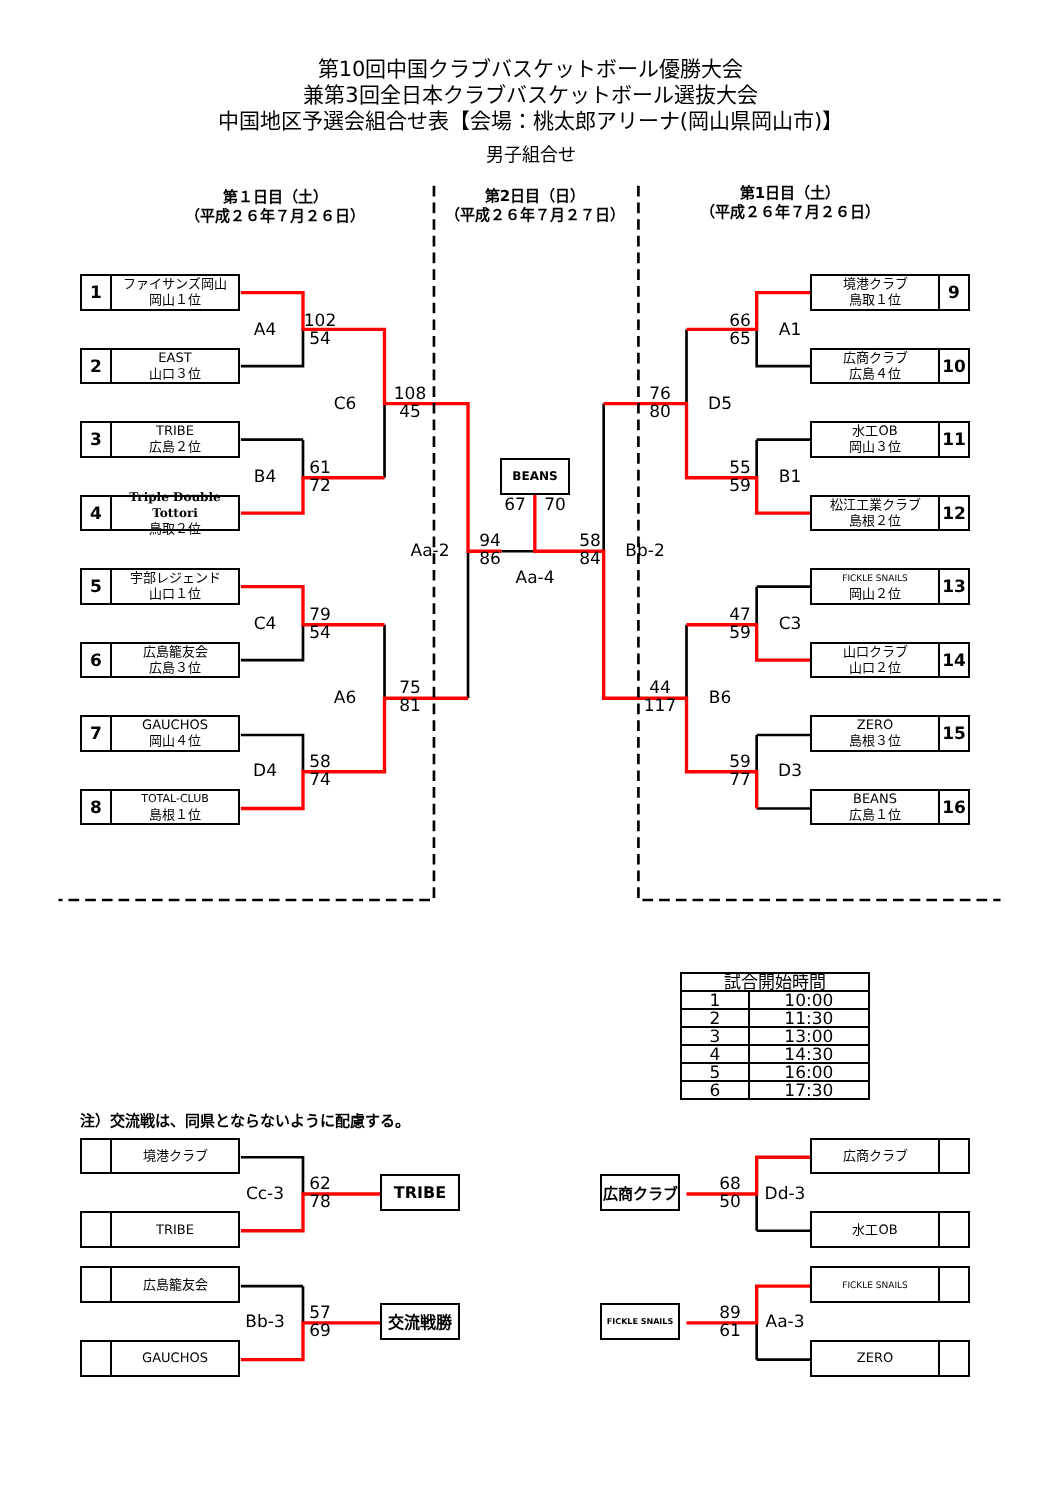第10回中国クラブバスケットボール優勝大会
兼第3回全日本クラブバスケットボール選抜大会
中国地区予選会組合せ表【会場：桃太郎アリーナ(岡山県岡山市)】
男子組合せ
第１日目（土）
（平成２６年７月２６日）
第2日目（日）
（平成２６年７月２７日）
第1日目（土）
（平成２６年７月２６日）
1
ファイサンズ岡山
岡山１位
A4
102
54
2
EAST
山口３位
C6
108
45
3
TRIBE
広島２位
B4
61
72
4
Triple Double Tottori
鳥取２位
Aa-2
94
86
BEANS
67
70
Aa-4
58
84
Bb-2
5
宇部レジェンド
山口１位
C4
79
54
6
広島籠友会
広島３位
A6
75
81
7
GAUCHOS
岡山４位
D4
58
74
8
TOTAL-CLUB
島根１位
境港クラブ
鳥取１位
9
66
65
A1
広商クラブ
広島４位
10
76
80
D5
水工OB
岡山３位
11
55
59
B1
松江工業クラブ
島根２位
12
FICKLE SNAILS
岡山２位
13
47
59
C3
山口クラブ
山口２位
14
44
117
B6
ZERO
島根３位
15
59
77
D3
BEANS
広島１位
16
| 試合開始時間 | |
| --- | --- |
| 1 | 10:00 |
| 2 | 11:30 |
| 3 | 13:00 |
| 4 | 14:30 |
| 5 | 16:00 |
| 6 | 17:30 |
注）交流戦は、同県とならないように配慮する。
境港クラブ
広商クラブ
Cc-3
62
78
TRIBE
広商クラブ
68
50
Dd-3
TRIBE
水工OB
広島籠友会
FICKLE SNAILS
Bb-3
57
69
交流戦勝
FICKLE SNAILS
89
61
Aa-3
GAUCHOS
ZERO